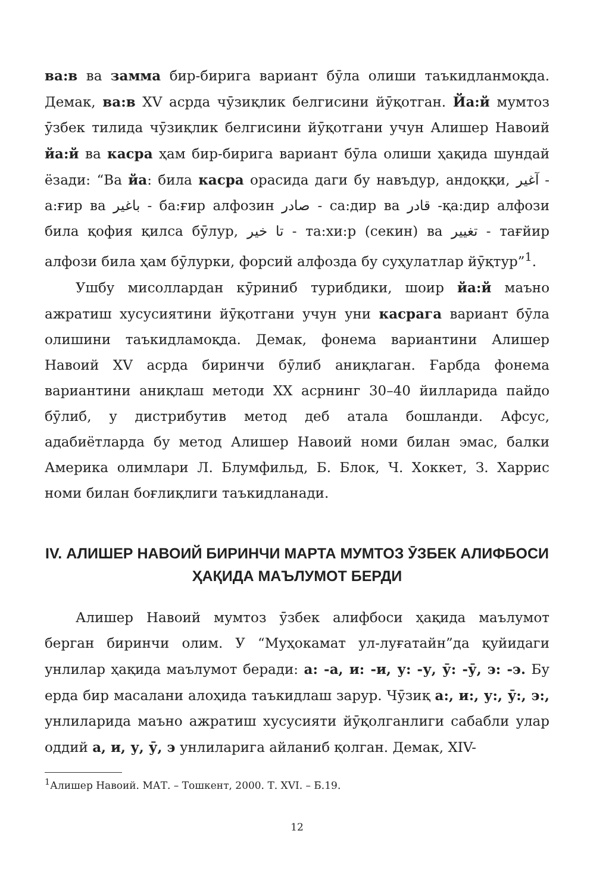ва:в ва замма бир-бирига вариант бӯла олиши таъкидланмоқда. Демак, ва:в XV асрда чӯзиқлик белгисини йӯқотган. Йа:й мумтоз ӯзбек тилида чӯзиқлик белгисини йӯқотгани учун Алишер Навоий йа:й ва касра ҳам бир-бирига вариант бӯла олиши ҳақида шундай ёзади: “Ва йа: била касра орасида даги бу навъдур, андоққи, آغیر - а:ғир ва باغیر - ба:ғир алфозин صادر - са:дир ва قادر -қа:дир алфози била қофия қилса бӯлур, تا خیر - та:хи:р (секин) ва تغییر - тағйир алфози била ҳам бӯлурки, форсий алфозда бу суҳулатлар йӯқтур”<sup>1</sup>.
Ушбу мисоллардан кӯриниб турибдики, шоир йа:й маъно ажратиш хусусиятини йӯқотгани учун уни касрага вариант бӯла олишини таъкидламоқда. Демак, фонема вариантини Алишер Навоий XV асрда биринчи бӯлиб аниқлаган. Ғарбда фонема вариантини аниқлаш методи XX асрнинг 30–40 йилларида пайдо бӯлиб, у дистрибутив метод деб атала бошланди. Афсус, адабиётларда бу метод Алишер Навоий номи билан эмас, балки Америка олимлари Л. Блумфильд, Б. Блок, Ч. Хоккет, З. Харрис номи билан боғлиқлиги таъкидланади.
IV. АЛИШЕР НАВОИЙ БИРИНЧИ МАРТА МУМТОЗ ӮЗБЕК АЛИФБОСИ ҲАҚИДА МАЪЛУМОТ БЕРДИ
Алишер Навоий мумтоз ӯзбек алифбоси ҳақида маълумот берган биринчи олим. У “Муҳокамат ул-луғатайн”да қуйидаги унлилар ҳақида маълумот беради: а: -а, и: -и, у: -у, ӯ: -ӯ, э: -э. Бу ерда бир масалани алоҳида таъкидлаш зарур. Чӯзиқ а:, и:, у:, ӯ:, э:, унлиларида маъно ажратиш хусусияти йӯқолганлиги сабабли улар оддий а, и, у, ӯ, э унлиларига айланиб қолган. Демак, XIV-
<sup>1</sup> Алишер Навоий. МАТ. – Тошкент, 2000. Т. XVI. – Б.19.
12